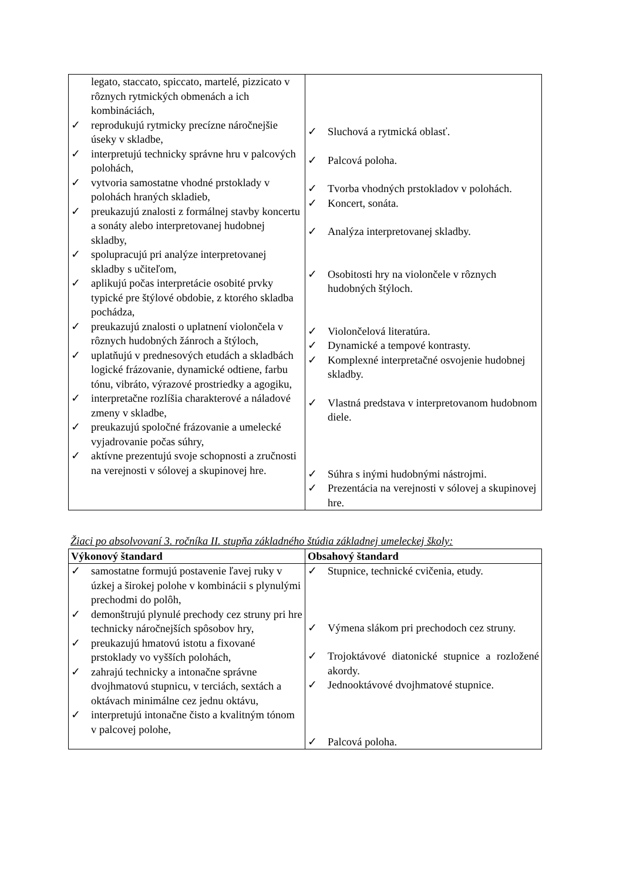| legato, staccato, spiccato, martelé, pizzicato v rôznych rytmických obmenách a ich kombináciách, ✓ reprodukujú rytmicky precízne náročnejšie úseky v skladbe, ✓ interpretujú technicky správne hru v palcových polohách, ✓ vytvoria samostatne vhodné prstoklady v polohách hraných skladieb, ✓ preukazujú znalosti z formálnej stavby koncertu a sonáty alebo interpretovanej hudobnej skladby, ✓ spolupracujú pri analýze interpretovanej skladby s učiteľom, ✓ aplikujú počas interpretácie osobité prvky typické pre štýlové obdobie, z ktorého skladba pochádza, ✓ preukazujú znalosti o uplatnení violončela v rôznych hudobných žánroch a štýloch, ✓ uplatňujú v prednesových etudách a skladbách logické frázovanie, dynamické odtiene, farbu tónu, vibráto, výrazové prostriedky a agogiku, ✓ interpretačne rozlíšia charakterové a náladové zmeny v skladbe, ✓ preukazujú spoločné frázovanie a umelecké vyjadrovanie počas súhry, ✓ aktívne prezentujú svoje schopnosti a zručnosti na verejnosti v sólovej a skupinovej hre. | ✓ Sluchová a rytmická oblasť. ✓ Palcová poloha. ✓ Tvorba vhodných prstokladov v polohách. ✓ Koncert, sonáta. ✓ Analýza interpretovanej skladby. ✓ Osobitosti hry na violončele v rôznych hudobných štýloch. ✓ Violončelová literatúra. ✓ Dynamické a tempové kontrasty. ✓ Komplexné interpretačné osvojenie hudobnej skladby. ✓ Vlastná predstava v interpretovanom hudobnom diele. ✓ Súhra s inými hudobnými nástrojmi. ✓ Prezentácia na verejnosti v sólovej a skupinovej hre. |
Žiaci po absolvovaní 3. ročníka II. stupňa základného štúdia základnej umeleckej školy:
| Výkonový štandard | Obsahový štandard |
| --- | --- |
| ✓ samostatne formujú postavenie ľavej ruky v úzkej a širokej polohe v kombinácii s plynulými prechodmi do polôh, ✓ demonštrujú plynulé prechody cez struny pri hre technicky náročnejších spôsobov hry, ✓ preukazujú hmatovú istotu a fixované prstoklady vo vyšších polohách, ✓ zahrajú technicky a intonačne správne dvojhmatovú stupnicu, v terciách, sextách a oktávach minimálne cez jednu oktávu, ✓ interpretujú intonačne čisto a kvalitným tónom v palcovej polohe, | ✓ Stupnice, technické cvičenia, etudy. ✓ Výmena slákom pri prechodoch cez struny. ✓ Trojoktávové diatonické stupnice a rozložené akordy. ✓ Jednooktávové dvojhmatové stupnice. ✓ Palcová poloha. |